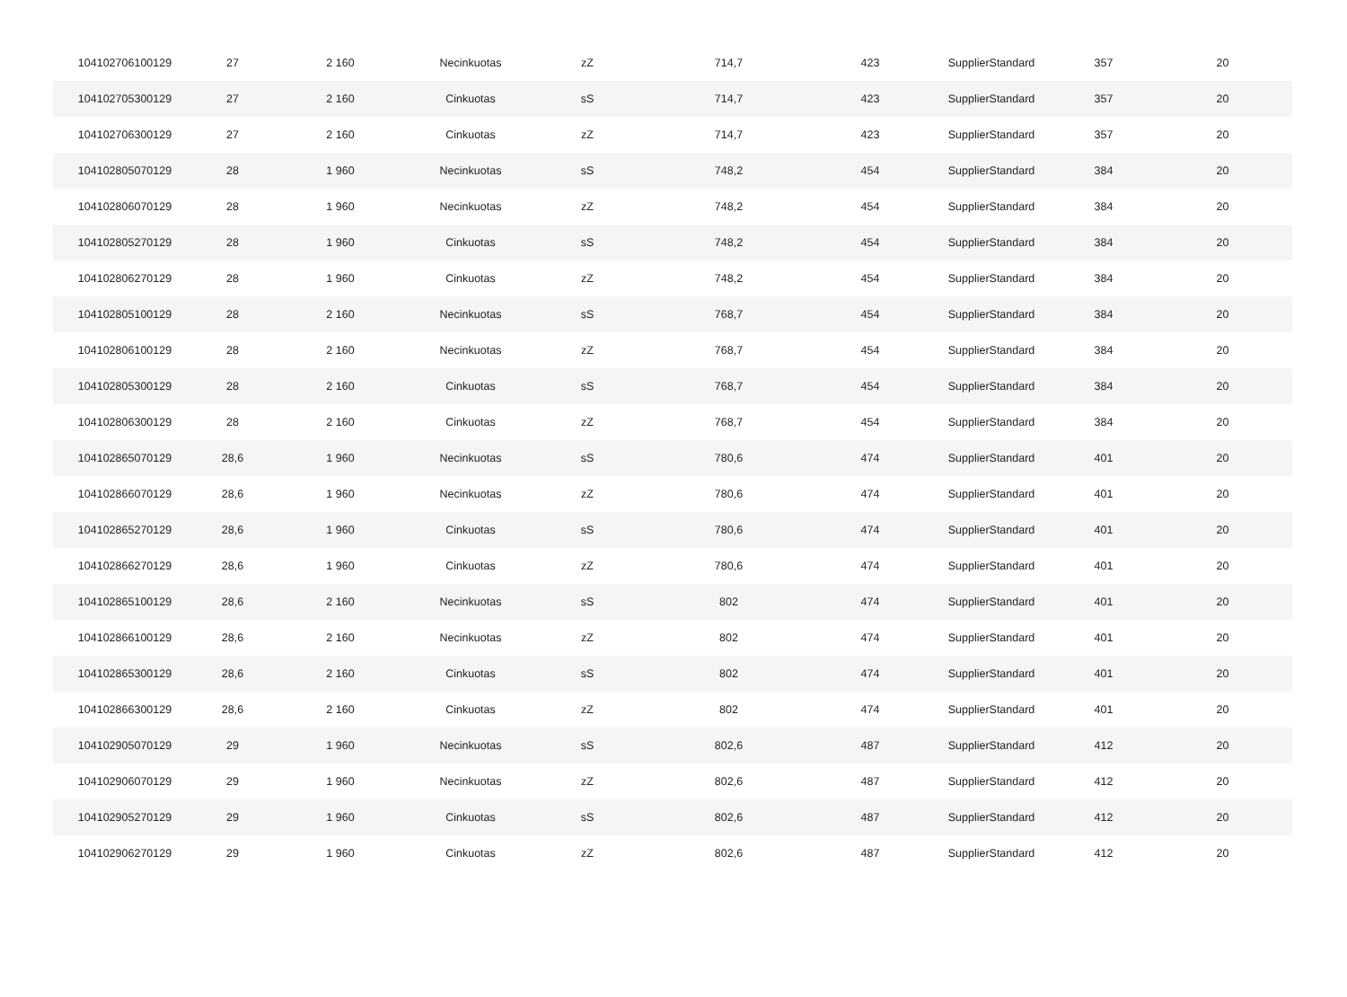| 104102706100129 | 27 | 2 160 | Necinkuotas | zZ | 714,7 | 423 | SupplierStandard | 357 | 20 |
| 104102705300129 | 27 | 2 160 | Cinkuotas | sS | 714,7 | 423 | SupplierStandard | 357 | 20 |
| 104102706300129 | 27 | 2 160 | Cinkuotas | zZ | 714,7 | 423 | SupplierStandard | 357 | 20 |
| 104102805070129 | 28 | 1 960 | Necinkuotas | sS | 748,2 | 454 | SupplierStandard | 384 | 20 |
| 104102806070129 | 28 | 1 960 | Necinkuotas | zZ | 748,2 | 454 | SupplierStandard | 384 | 20 |
| 104102805270129 | 28 | 1 960 | Cinkuotas | sS | 748,2 | 454 | SupplierStandard | 384 | 20 |
| 104102806270129 | 28 | 1 960 | Cinkuotas | zZ | 748,2 | 454 | SupplierStandard | 384 | 20 |
| 104102805100129 | 28 | 2 160 | Necinkuotas | sS | 768,7 | 454 | SupplierStandard | 384 | 20 |
| 104102806100129 | 28 | 2 160 | Necinkuotas | zZ | 768,7 | 454 | SupplierStandard | 384 | 20 |
| 104102805300129 | 28 | 2 160 | Cinkuotas | sS | 768,7 | 454 | SupplierStandard | 384 | 20 |
| 104102806300129 | 28 | 2 160 | Cinkuotas | zZ | 768,7 | 454 | SupplierStandard | 384 | 20 |
| 104102865070129 | 28,6 | 1 960 | Necinkuotas | sS | 780,6 | 474 | SupplierStandard | 401 | 20 |
| 104102866070129 | 28,6 | 1 960 | Necinkuotas | zZ | 780,6 | 474 | SupplierStandard | 401 | 20 |
| 104102865270129 | 28,6 | 1 960 | Cinkuotas | sS | 780,6 | 474 | SupplierStandard | 401 | 20 |
| 104102866270129 | 28,6 | 1 960 | Cinkuotas | zZ | 780,6 | 474 | SupplierStandard | 401 | 20 |
| 104102865100129 | 28,6 | 2 160 | Necinkuotas | sS | 802 | 474 | SupplierStandard | 401 | 20 |
| 104102866100129 | 28,6 | 2 160 | Necinkuotas | zZ | 802 | 474 | SupplierStandard | 401 | 20 |
| 104102865300129 | 28,6 | 2 160 | Cinkuotas | sS | 802 | 474 | SupplierStandard | 401 | 20 |
| 104102866300129 | 28,6 | 2 160 | Cinkuotas | zZ | 802 | 474 | SupplierStandard | 401 | 20 |
| 104102905070129 | 29 | 1 960 | Necinkuotas | sS | 802,6 | 487 | SupplierStandard | 412 | 20 |
| 104102906070129 | 29 | 1 960 | Necinkuotas | zZ | 802,6 | 487 | SupplierStandard | 412 | 20 |
| 104102905270129 | 29 | 1 960 | Cinkuotas | sS | 802,6 | 487 | SupplierStandard | 412 | 20 |
| 104102906270129 | 29 | 1 960 | Cinkuotas | zZ | 802,6 | 487 | SupplierStandard | 412 | 20 |